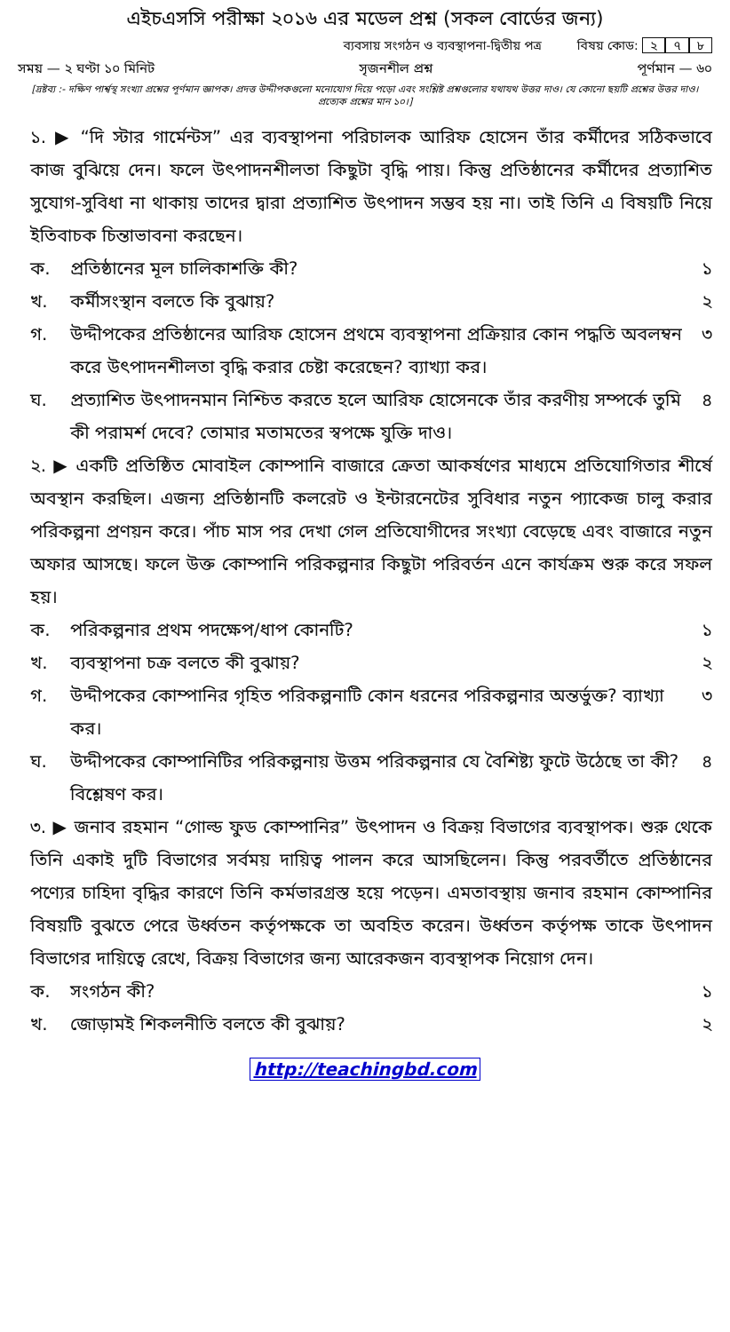এইচএসসি পরীক্ষা ২০১৬ এর মডেল প্রশ্ন (সকল বোর্ডের জন্য)
ব্যবসায় সংগঠন ও ব্যবস্থাপনা-দ্বিতীয় পত্র বিষয় কোড: ২ ৭ ৮
সময় — ২ ঘণ্টা ১০ মিনিট সৃজনশীল প্রশ্ন পূর্ণমান — ৬০
[দ্রষ্টব্য :- দক্ষিণ পার্শ্বস্থ সংখ্যা প্রশ্নের পূর্ণমান জ্ঞাপক। প্রদত্ত উদ্দীপকগুলো মনোযোগ দিয়ে পড়ো এবং সংশ্লিষ্ট প্রশ্নগুলোর যথাযথ উত্তর দাও। যে কোনো ছয়টি প্রশ্নের উত্তর দাও। প্রত্যেক প্রশ্নের মান ১০।]
১. ▶ “দি স্টার গার্মেন্টস” এর ব্যবস্থাপনা পরিচালক আরিফ হোসেন তাঁর কর্মীদের সঠিকভাবে কাজ বুঝিয়ে দেন। ফলে উৎপাদনশীলতা কিছুটা বৃদ্ধি পায়। কিন্তু প্রতিষ্ঠানের কর্মীদের প্রত্যাশিত সুযোগ-সুবিধা না থাকায় তাদের দ্বারা প্রত্যাশিত উৎপাদন সম্ভব হয় না। তাই তিনি এ বিষয়টি নিয়ে ইতিবাচক চিন্তাভাবনা করছেন।
ক. প্রতিষ্ঠানের মূল চালিকাশক্তি কী? ১
খ. কর্মীসংস্থান বলতে কি বুঝায়? ২
গ. উদ্দীপকের প্রতিষ্ঠানের আরিফ হোসেন প্রথমে ব্যবস্থাপনা প্রক্রিয়ার কোন পদ্ধতি অবলম্বন করে উৎপাদনশীলতা বৃদ্ধি করার চেষ্টা করেছেন? ব্যাখ্যা কর। ৩
ঘ. প্রত্যাশিত উৎপাদনমান নিশ্চিত করতে হলে আরিফ হোসেনকে তাঁর করণীয় সম্পর্কে তুমি কী পরামর্শ দেবে? তোমার মতামতের স্বপক্ষে যুক্তি দাও। ৪
২. ▶ একটি প্রতিষ্ঠিত মোবাইল কোম্পানি বাজারে ক্রেতা আকর্ষণের মাধ্যমে প্রতিযোগিতার শীর্ষে অবস্থান করছিল। এজন্য প্রতিষ্ঠানটি কলরেট ও ইন্টারনেটের সুবিধার নতুন প্যাকেজ চালু করার পরিকল্পনা প্রণয়ন করে। পাঁচ মাস পর দেখা গেল প্রতিযোগীদের সংখ্যা বেড়েছে এবং বাজারে নতুন অফার আসছে। ফলে উক্ত কোম্পানি পরিকল্পনার কিছুটা পরিবর্তন এনে কার্যক্রম শুরু করে সফল হয়।
ক. পরিকল্পনার প্রথম পদক্ষেপ/ধাপ কোনটি? ১
খ. ব্যবস্থাপনা চক্র বলতে কী বুঝায়? ২
গ. উদ্দীপকের কোম্পানির গৃহিত পরিকল্পনাটি কোন ধরনের পরিকল্পনার অন্তর্ভুক্ত? ব্যাখ্যা কর। ৩
ঘ. উদ্দীপকের কোম্পানিটির পরিকল্পনায় উত্তম পরিকল্পনার যে বৈশিষ্ট্য ফুটে উঠেছে তা কী? বিশ্লেষণ কর। ৪
৩. ▶ জনাব রহমান “গোল্ড ফুড কোম্পানির” উৎপাদন ও বিক্রয় বিভাগের ব্যবস্থাপক। শুরু থেকে তিনি একাই দুটি বিভাগের সর্বময় দায়িত্ব পালন করে আসছিলেন। কিন্তু পরবর্তীতে প্রতিষ্ঠানের পণ্যের চাহিদা বৃদ্ধির কারণে তিনি কর্মভারগ্রস্ত হয়ে পড়েন। এমতাবস্থায় জনাব রহমান কোম্পানির বিষয়টি বুঝতে পেরে উর্ধ্বতন কর্তৃপক্ষকে তা অবহিত করেন। উর্ধ্বতন কর্তৃপক্ষ তাকে উৎপাদন বিভাগের দায়িত্বে রেখে, বিক্রয় বিভাগের জন্য আরেকজন ব্যবস্থাপক নিয়োগ দেন।
ক. সংগঠন কী? ১
খ. জোড়ামই শিকলনীতি বলতে কী বুঝায়? ২
http://teachingbd.com